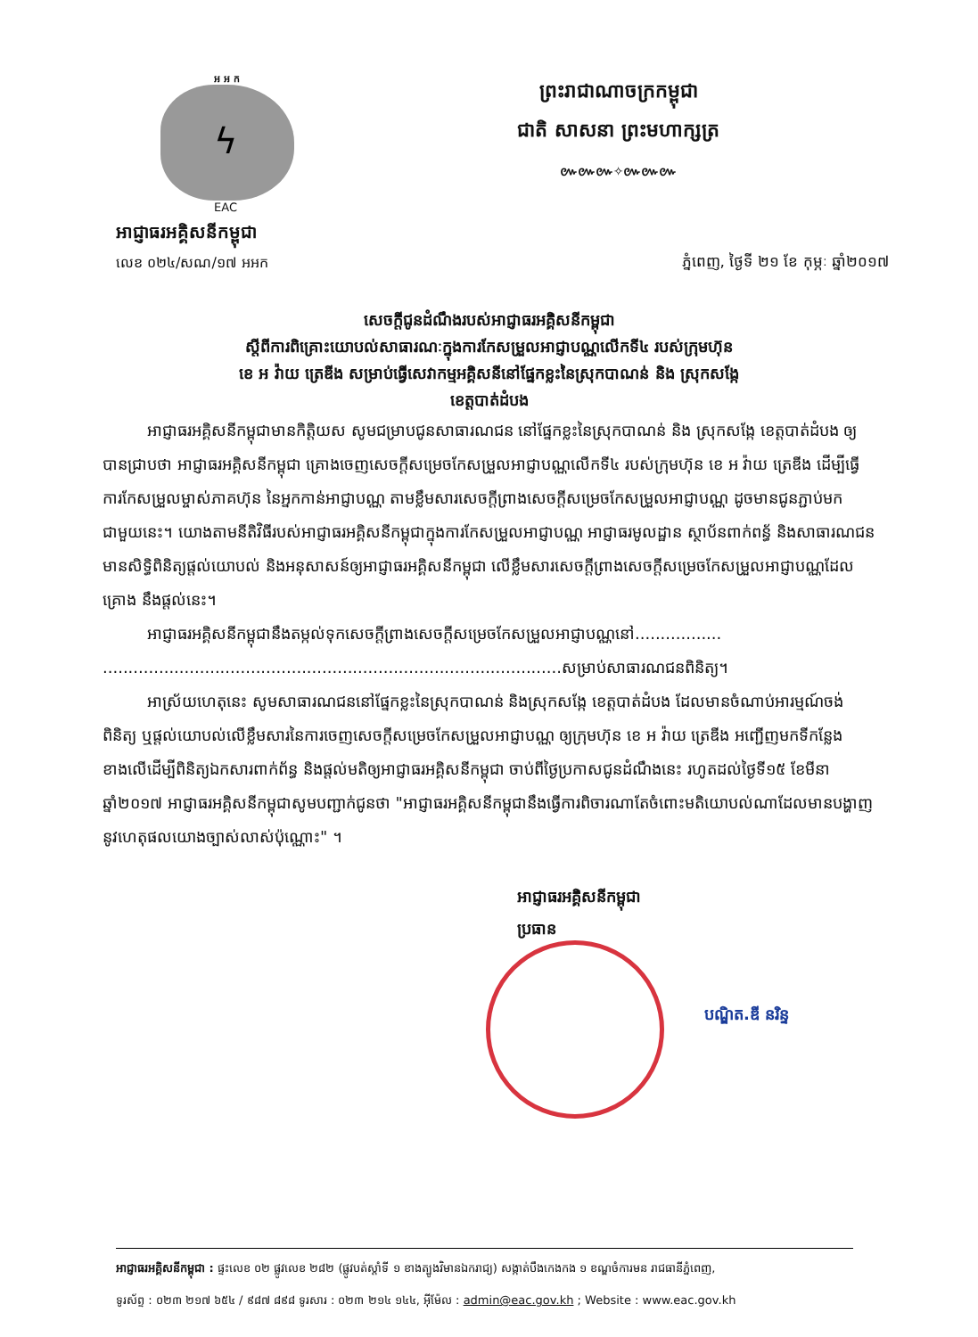អ អ ក
ϟ
EAC
អាជ្ញាធរអគ្គិសនីកម្ពុជា
លេខ ០២៤/សណ/១៧ អអក
ព្រះរាជាណាចក្រកម្ពុជា
ជាតិ សាសនា ព្រះមហាក្សត្រ
៚៚៚✧៚៚៚
ភ្នំពេញ, ថ្ងៃទី ២១ ខែ កុម្ភៈ ឆ្នាំ២០១៧
សេចក្តីជូនដំណឹងរបស់អាជ្ញាធរអគ្គិសនីកម្ពុជា
ស្តីពីការពិគ្រោះយោបល់សាធារណៈក្នុងការកែសម្រួលអាជ្ញាបណ្ណលើកទី៤ របស់ក្រុមហ៊ុន
ខេ អ វ៉ាយ ត្រេឌីង សម្រាប់ធ្វើសេវាកម្មអគ្គិសនីនៅផ្នែកខ្លះនៃស្រុកបាណន់ និង ស្រុកសង្កែ
ខេត្តបាត់ដំបង
អាជ្ញាធរអគ្គិសនីកម្ពុជាមានកិត្តិយស សូមជម្រាបជូនសាធារណជន នៅផ្នែកខ្លះនៃស្រុកបាណន់ និង ស្រុកសង្កែ ខេត្តបាត់ដំបង ឲ្យបានជ្រាបថា អាជ្ញាធរអគ្គិសនីកម្ពុជា គ្រោងចេញសេចក្តីសម្រេចកែសម្រួលអាជ្ញាបណ្ណលើកទី៤ របស់ក្រុមហ៊ុន ខេ អ វ៉ាយ ត្រេឌីង ដើម្បីធ្វើការកែសម្រួលម្ចាស់ភាគហ៊ុន នៃអ្នកកាន់អាជ្ញាបណ្ណ តាមខ្លឹមសារសេចក្តីព្រាងសេចក្តីសម្រេចកែសម្រួលអាជ្ញាបណ្ណ ដូចមានជូនភ្ជាប់មកជាមួយនេះ។ យោងតាមនីតិវិធីរបស់អាជ្ញាធរអគ្គិសនីកម្ពុជាក្នុងការកែសម្រួលអាជ្ញាបណ្ណ អាជ្ញាធរមូលដ្ឋាន ស្ថាប័នពាក់ពន្ធ័ និងសាធារណជន មានសិទ្ធិពិនិត្យផ្តល់យោបល់ និងអនុសាសន៍ឲ្យអាជ្ញាធរអគ្គិសនីកម្ពុជា លើខ្លឹមសារសេចក្តីព្រាងសេចក្តីសម្រេចកែសម្រួលអាជ្ញាបណ្ណដែលគ្រោង នឹងផ្តល់នេះ។
អាជ្ញាធរអគ្គិសនីកម្ពុជានឹងតម្កល់ទុកសេចក្តីព្រាងសេចក្តីសម្រេចកែសម្រួលអាជ្ញាបណ្ណនៅ................. ..........................................................................................សម្រាប់សាធារណជនពិនិត្យ។
អាស្រ័យហេតុនេះ សូមសាធារណជននៅផ្នែកខ្លះនៃស្រុកបាណន់ និងស្រុកសង្កែ ខេត្តបាត់ដំបង ដែលមានចំណាប់អារម្មណ៍ចង់ពិនិត្យ ឬផ្តល់យោបល់លើខ្លឹមសារនៃការចេញសេចក្តីសម្រេចកែសម្រួលអាជ្ញាបណ្ណ ឲ្យក្រុមហ៊ុន ខេ អ វ៉ាយ ត្រេឌីង អញ្ជើញមកទីកន្លែងខាងលើដើម្បីពិនិត្យឯកសារពាក់ព័ន្ធ និងផ្តល់មតិឲ្យអាជ្ញាធរអគ្គិសនីកម្ពុជា ចាប់ពីថ្ងៃប្រកាសជូនដំណឹងនេះ រហូតដល់ថ្ងៃទី១៥ ខែមីនា ឆ្នាំ២០១៧ អាជ្ញាធរអគ្គិសនីកម្ពុជាសូមបញ្ជាក់ជូនថា "អាជ្ញាធរអគ្គិសនីកម្ពុជានឹងធ្វើការពិចារណាតែចំពោះមតិយោបល់ណាដែលមានបង្ហាញនូវហេតុផលយោងច្បាស់លាស់ប៉ុណ្ណោះ" ។
អាជ្ញាធរអគ្គិសនីកម្ពុជា
ប្រធាន
បណ្ឌិត.ឌី នរិន្ទ
អាជ្ញាធរអគ្គិសនីកម្ពុជា : ផ្ទះលេខ ០២ ផ្លូវលេខ ២៨២ (ផ្លូវបត់ស្តាំទី ១ ខាងត្បូងវិមានឯករាជ្យ) សង្កាត់បឹងកេងកង ១ ខណ្ឌចំការមន រាជធានីភ្នំពេញ,
ទូរស័ព្ទ : ០២៣ ២១៧ ៦៥៤ / ៩៨៧ ៨៩៨ ទូរសារ : ០២៣ ២១៤ ១៤៤, អ៊ីម៉ែល : admin@eac.gov.kh ; Website : www.eac.gov.kh